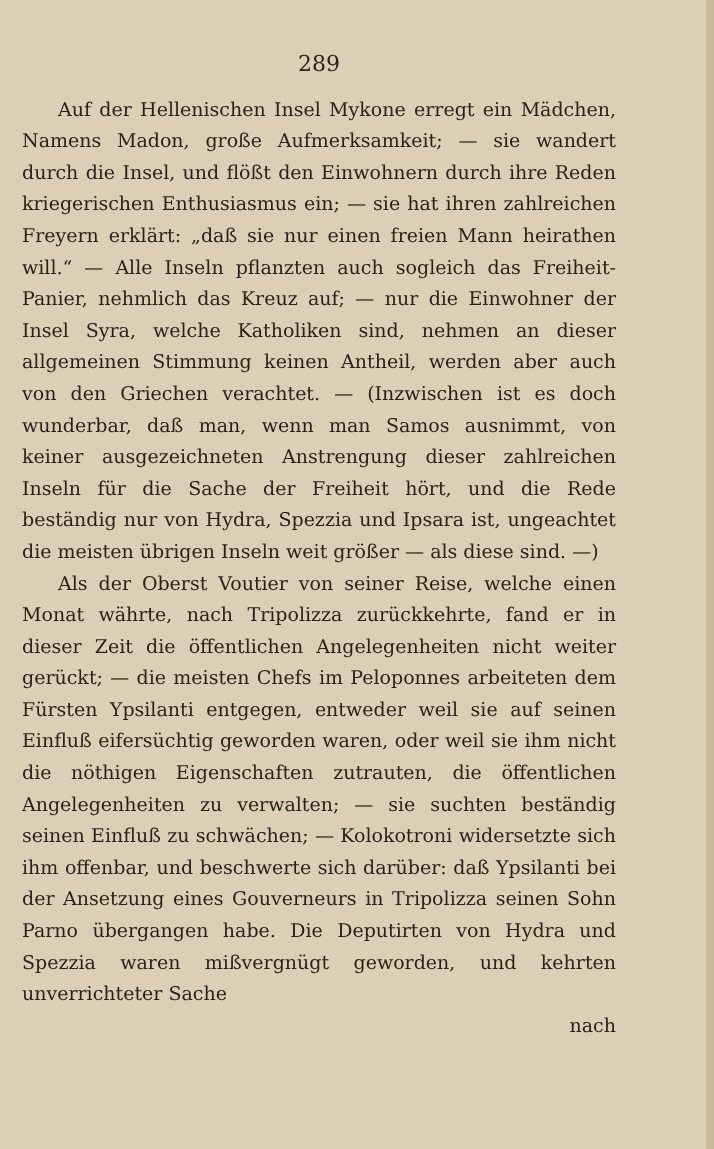289
Auf der Hellenischen Insel Mykone erregt ein Mädchen, Namens Madon, große Aufmerksamkeit; — sie wandert durch die Insel, und flößt den Einwohnern durch ihre Reden kriegerischen Enthusiasmus ein; — sie hat ihren zahlreichen Freyern erklärt: „daß sie nur einen freien Mann heirathen will.“ — Alle Inseln pflanzten auch sogleich das Freiheit-Panier, nehmlich das Kreuz auf; — nur die Einwohner der Insel Syra, welche Katholiken sind, nehmen an dieser allgemeinen Stimmung keinen Antheil, werden aber auch von den Griechen verachtet. — (Inzwischen ist es doch wunderbar, daß man, wenn man Samos ausnimmt, von keiner ausgezeichneten Anstrengung dieser zahlreichen Inseln für die Sache der Freiheit hört, und die Rede beständig nur von Hydra, Spezzia und Ipsara ist, ungeachtet die meisten übrigen Inseln weit größer — als diese sind. —)
Als der Oberst Voutier von seiner Reise, welche einen Monat währte, nach Tripolizza zurückkehrte, fand er in dieser Zeit die öffentlichen Angelegenheiten nicht weiter gerückt; — die meisten Chefs im Peloponnes arbeiteten dem Fürsten Ypsilanti entgegen, entweder weil sie auf seinen Einfluß eifersüchtig geworden waren, oder weil sie ihm nicht die nöthigen Eigenschaften zutrauten, die öffentlichen Angelegenheiten zu verwalten; — sie suchten beständig seinen Einfluß zu schwächen; — Kolokotroni widersetzte sich ihm offenbar, und beschwerte sich darüber: daß Ypsilanti bei der Ansetzung eines Gouverneurs in Tripolizza seinen Sohn Parno übergangen habe. Die Deputirten von Hydra und Spezzia waren mißvergnügt geworden, und kehrten unverrichteter Sache
nach